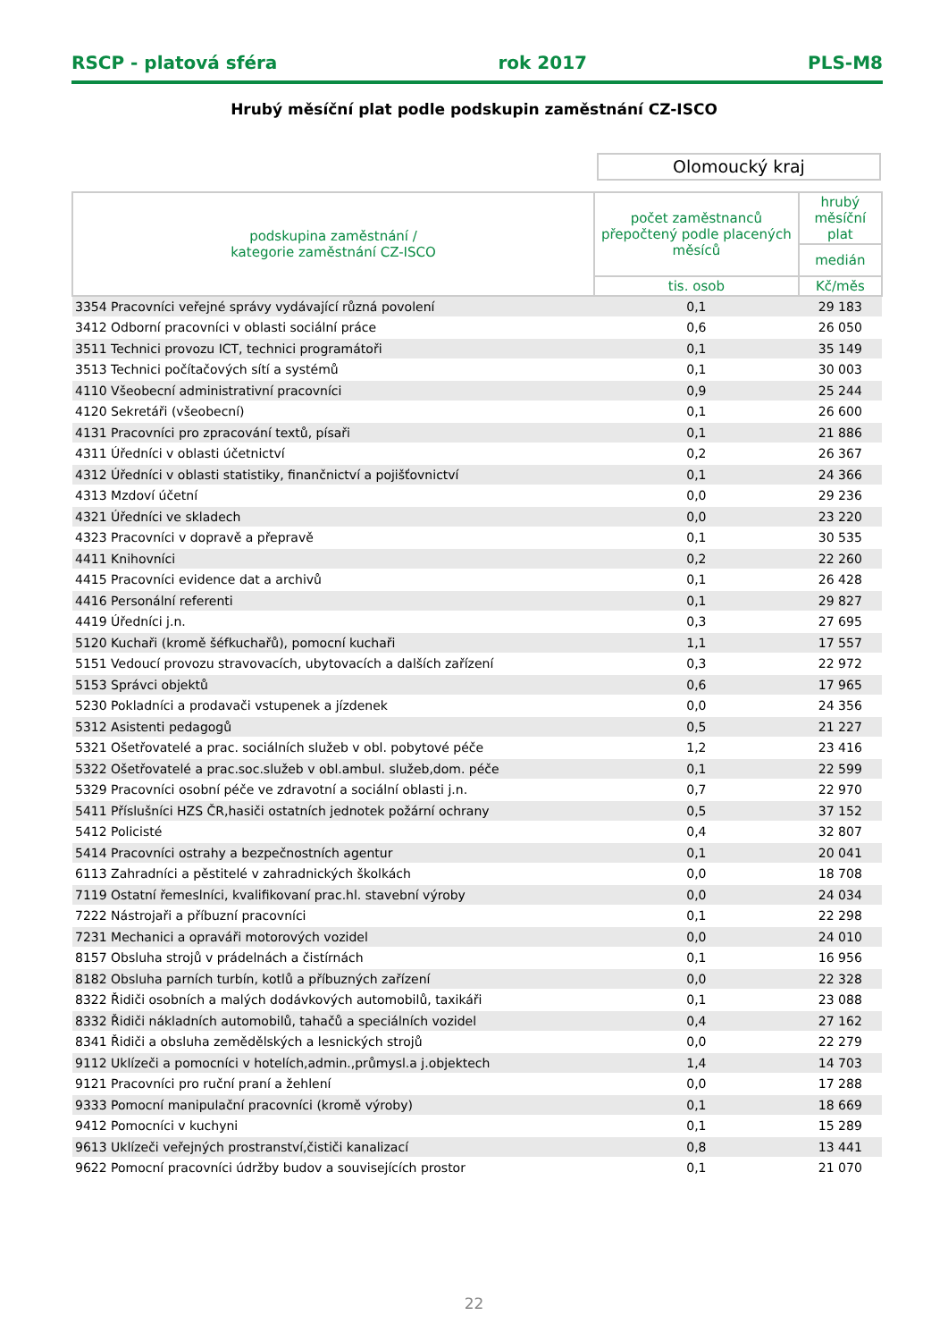RSCP - platová sféra rok 2017 PLS-M8
Hrubý měsíční plat podle podskupin zaměstnání CZ-ISCO
Olomoucký kraj
| podskupina zaměstnání / kategorie zaměstnání CZ-ISCO | počet zaměstnanců přepočtený podle placených měsíců | hrubý měsíční plat |
| --- | --- | --- |
| | | medián |
| | tis. osob | Kč/měs |
| 3354 Pracovníci veřejné správy vydávající různá povolení | 0,1 | 29 183 |
| 3412 Odborní pracovníci v oblasti sociální práce | 0,6 | 26 050 |
| 3511 Technici provozu ICT, technici programátoři | 0,1 | 35 149 |
| 3513 Technici počítačových sítí a systémů | 0,1 | 30 003 |
| 4110 Všeobecní administrativní pracovníci | 0,9 | 25 244 |
| 4120 Sekretáři (všeobecní) | 0,1 | 26 600 |
| 4131 Pracovníci pro zpracování textů, písaři | 0,1 | 21 886 |
| 4311 Úředníci v oblasti účetnictví | 0,2 | 26 367 |
| 4312 Úředníci v oblasti statistiky, finančnictví a pojišťovnictví | 0,1 | 24 366 |
| 4313 Mzdoví účetní | 0,0 | 29 236 |
| 4321 Úředníci ve skladech | 0,0 | 23 220 |
| 4323 Pracovníci v dopravě a přepravě | 0,1 | 30 535 |
| 4411 Knihovníci | 0,2 | 22 260 |
| 4415 Pracovníci evidence dat a archivů | 0,1 | 26 428 |
| 4416 Personální referenti | 0,1 | 29 827 |
| 4419 Úředníci j.n. | 0,3 | 27 695 |
| 5120 Kuchaři (kromě šéfkuchařů), pomocní kuchaři | 1,1 | 17 557 |
| 5151 Vedoucí provozu stravovacích, ubytovacích a dalších zařízení | 0,3 | 22 972 |
| 5153 Správci objektů | 0,6 | 17 965 |
| 5230 Pokladníci a prodavači vstupenek a jízdenek | 0,0 | 24 356 |
| 5312 Asistenti pedagogů | 0,5 | 21 227 |
| 5321 Ošetřovatelé a prac. sociálních služeb v obl. pobytové péče | 1,2 | 23 416 |
| 5322 Ošetřovatelé a prac.soc.služeb v obl.ambul. služeb,dom. péče | 0,1 | 22 599 |
| 5329 Pracovníci osobní péče ve zdravotní a sociální oblasti j.n. | 0,7 | 22 970 |
| 5411 Příslušníci HZS ČR,hasiči ostatních jednotek požární ochrany | 0,5 | 37 152 |
| 5412 Policisté | 0,4 | 32 807 |
| 5414 Pracovníci ostrahy a bezpečnostních agentur | 0,1 | 20 041 |
| 6113 Zahradníci a pěstitelé v zahradnických školkách | 0,0 | 18 708 |
| 7119 Ostatní řemeslníci, kvalifikovaní prac.hl. stavební výroby | 0,0 | 24 034 |
| 7222 Nástrojaři a příbuzní pracovníci | 0,1 | 22 298 |
| 7231 Mechanici a opraváři motorových vozidel | 0,0 | 24 010 |
| 8157 Obsluha strojů v prádelnách a čistírnách | 0,1 | 16 956 |
| 8182 Obsluha parních turbín, kotlů a příbuzných zařízení | 0,0 | 22 328 |
| 8322 Řidiči osobních a malých dodávkových automobilů, taxikáři | 0,1 | 23 088 |
| 8332 Řidiči nákladních automobilů, tahačů a speciálních vozidel | 0,4 | 27 162 |
| 8341 Řidiči a obsluha zemědělských a lesnických strojů | 0,0 | 22 279 |
| 9112 Uklízeči a pomocníci v hotelích,admin.,průmysl.a j.objektech | 1,4 | 14 703 |
| 9121 Pracovníci pro ruční praní a žehlení | 0,0 | 17 288 |
| 9333 Pomocní manipulační pracovníci (kromě výroby) | 0,1 | 18 669 |
| 9412 Pomocníci v kuchyni | 0,1 | 15 289 |
| 9613 Uklízeči veřejných prostranství,čističi kanalizací | 0,8 | 13 441 |
| 9622 Pomocní pracovníci údržby budov a souvisejících prostor | 0,1 | 21 070 |
22